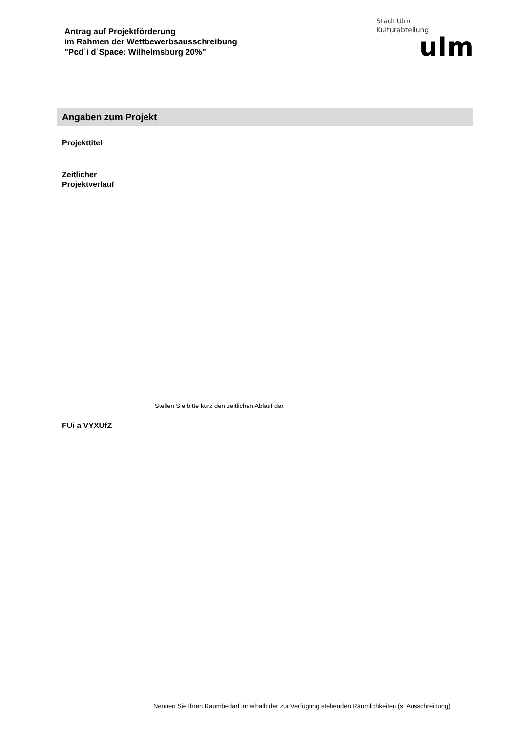Antrag auf Projektförderung
im Rahmen der Wettbewerbsausschreibung
"Pcd˙i d˙Space: Wilhelmsburg 20%"
Stadt Ulm
Kulturabteilung
ulm
Angaben zum Projekt
Projekttitel
Zeitlicher
Projektverlauf
Stellen Sie bitte kurz den zeitlichen Ablauf dar
FUi a VYXUfZ
Nennen Sie Ihren Raumbedarf innerhalb der zur Verfügung stehenden Räumlichkeiten (s. Ausschreibung)